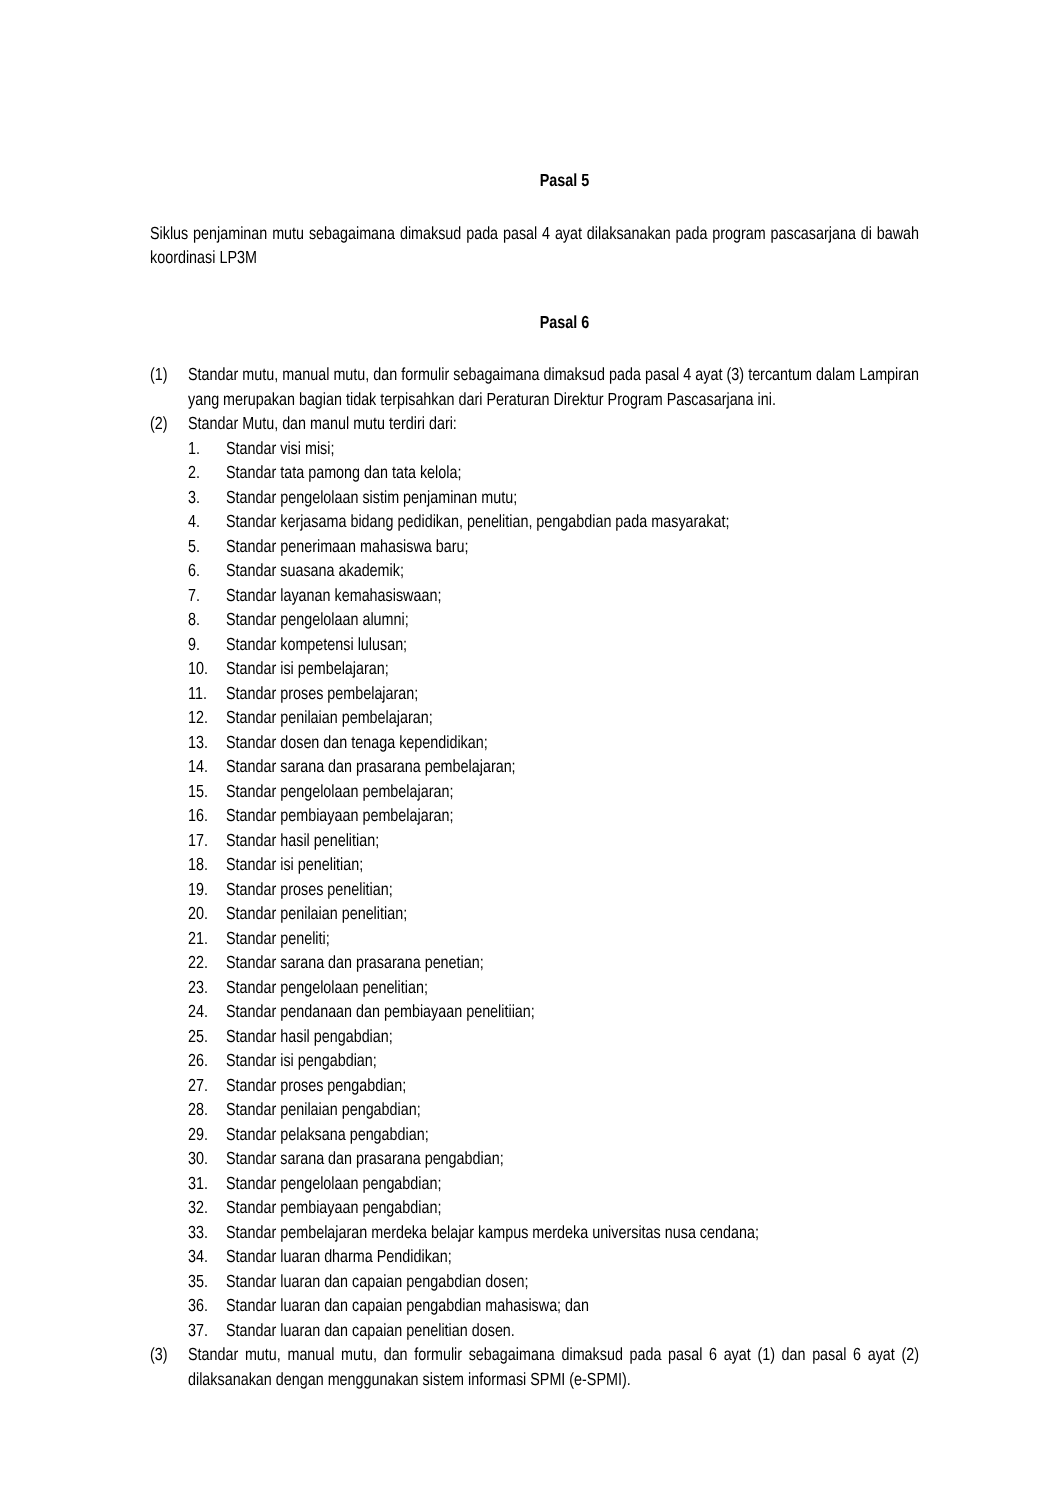Pasal 5
Siklus penjaminan mutu sebagaimana dimaksud pada pasal 4 ayat dilaksanakan pada program pascasarjana di bawah koordinasi LP3M
Pasal 6
(1) Standar mutu, manual mutu, dan formulir sebagaimana dimaksud pada pasal 4 ayat (3) tercantum dalam Lampiran yang merupakan bagian tidak terpisahkan dari Peraturan Direktur Program Pascasarjana ini.
(2) Standar Mutu, dan manul mutu terdiri dari:
1. Standar visi misi;
2. Standar tata pamong dan tata kelola;
3. Standar pengelolaan sistim penjaminan mutu;
4. Standar kerjasama bidang pedidikan, penelitian, pengabdian pada masyarakat;
5. Standar penerimaan mahasiswa baru;
6. Standar suasana akademik;
7. Standar layanan kemahasiswaan;
8. Standar pengelolaan alumni;
9. Standar kompetensi lulusan;
10. Standar isi pembelajaran;
11. Standar proses pembelajaran;
12. Standar penilaian pembelajaran;
13. Standar dosen dan tenaga kependidikan;
14. Standar sarana dan prasarana pembelajaran;
15. Standar pengelolaan pembelajaran;
16. Standar pembiayaan pembelajaran;
17. Standar hasil penelitian;
18. Standar isi penelitian;
19. Standar proses penelitian;
20. Standar penilaian penelitian;
21. Standar peneliti;
22. Standar sarana dan prasarana penetian;
23. Standar pengelolaan penelitian;
24. Standar pendanaan dan pembiayaan penelitiian;
25. Standar hasil pengabdian;
26. Standar isi pengabdian;
27. Standar proses pengabdian;
28. Standar penilaian pengabdian;
29. Standar pelaksana pengabdian;
30. Standar sarana dan prasarana pengabdian;
31. Standar pengelolaan pengabdian;
32. Standar pembiayaan pengabdian;
33. Standar pembelajaran merdeka belajar kampus merdeka universitas nusa cendana;
34. Standar luaran dharma Pendidikan;
35. Standar luaran dan capaian pengabdian dosen;
36. Standar luaran dan capaian pengabdian mahasiswa; dan
37. Standar luaran dan capaian penelitian dosen.
(3) Standar mutu, manual mutu, dan formulir sebagaimana dimaksud pada pasal 6 ayat (1) dan pasal 6 ayat (2) dilaksanakan dengan menggunakan sistem informasi SPMI (e-SPMI).